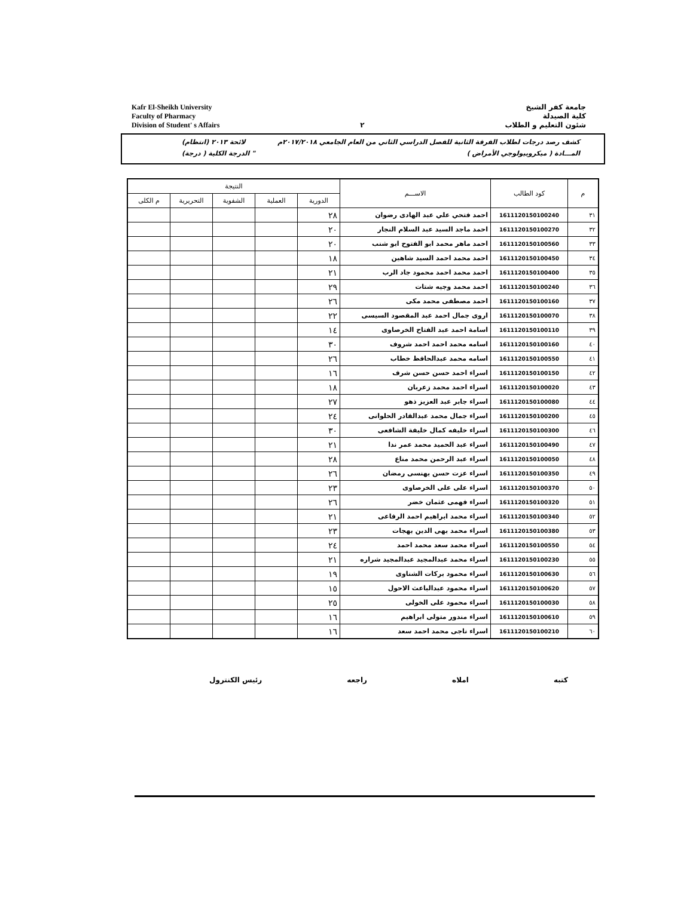Kafr El-Sheikh University
Faculty of Pharmacy
Division of Student' s Affairs
٢ جامعة كفر الشيخ
كلية الصيدلة
شئون التعليم و الطلاب
كشف رصد درجات لطلاب الفرقة الثانية للفصل الدراسي الثاني من العام الجامعي ٢٠١٧/٢٠١٨م لائحة ٢٠١٣ (انتظام)
المـــادة ( ميكروبيولوجي الأمراض ) " الدرجة الكلية ( درجة)
| م | كود الطالب | الاســـم | النتيجة | | | | |
| --- | --- | --- | --- | --- | --- | --- | --- |
| | | | الدورية | العملية | الشفوية | التحريرية | م الكلى |
| ٣١ | 1611120150100240 | احمد فتحي علي عبد الهادى رضوان | ٢٨ | | | | |
| ٣٢ | 1611120150100270 | احمد ماجد السيد عبد السلام النجار | ٢٠ | | | | |
| ٣٣ | 1611120150100560 | احمد ماهر محمد ابو الفتوح ابو شنب | ٢٠ | | | | |
| ٣٤ | 1611120150100450 | احمد محمد احمد السيد شاهين | ١٨ | | | | |
| ٣٥ | 1611120150100400 | احمد محمد احمد محمود جاد الرب | ٢١ | | | | |
| ٣٦ | 1611120150100240 | احمد محمد وجيه شتات | ٢٩ | | | | |
| ٣٧ | 1611120150100160 | احمد مصطفى محمد مكى | ٢٦ | | | | |
| ٣٨ | 1611120150100070 | اروى جمال احمد عبد المقصود السيسى | ٢٢ | | | | |
| ٣٩ | 1611120150100110 | اسامة احمد عبد الفتاح الخرصاوى | ١٤ | | | | |
| ٤٠ | 1611120150100160 | اسامه محمد احمد احمد شروف | ٣٠ | | | | |
| ٤١ | 1611120150100550 | اسامه محمد عبدالحافظ خطاب | ٢٦ | | | | |
| ٤٢ | 1611120150100150 | اسراء احمد حسن حسن شرف | ١٦ | | | | |
| ٤٣ | 1611120150100020 | اسراء احمد محمد زعربان | ١٨ | | | | |
| ٤٤ | 1611120150100080 | اسراء جابر عبد العزيز ذهو | ٢٧ | | | | |
| ٤٥ | 1611120150100200 | اسراء جمال محمد عبدالقادر الحلوانى | ٢٤ | | | | |
| ٤٦ | 1611120150100300 | اسراء خليفه كمال خليفة الشافعى | ٣٠ | | | | |
| ٤٧ | 1611120150100490 | اسراء عبد الحميد محمد عمر ندا | ٢١ | | | | |
| ٤٨ | 1611120150100050 | اسراء عبد الرحمن محمد مناع | ٢٨ | | | | |
| ٤٩ | 1611120150100350 | اسراء عزت حسن بهنسى رمضان | ٢٦ | | | | |
| ٥٠ | 1611120150100370 | اسراء على على الخرصاوى | ٢٣ | | | | |
| ٥١ | 1611120150100320 | اسراء فهمى عثمان خضر | ٢٦ | | | | |
| ٥٢ | 1611120150100340 | اسراء محمد ابراهيم احمد الرفاعى | ٢١ | | | | |
| ٥٣ | 1611120150100380 | اسراء محمد بهى الدين بهجات | ٢٣ | | | | |
| ٥٤ | 1611120150100550 | اسراء محمد سعد محمد احمد | ٢٤ | | | | |
| ٥٥ | 1611120150100230 | اسراء محمد عبدالمجيد عبدالمجيد شراره | ٢١ | | | | |
| ٥٦ | 1611120150100630 | اسراء محمود بركات الشناوى | ١٩ | | | | |
| ٥٧ | 1611120150100620 | اسراء محمود عبدالباعث الاحول | ١٥ | | | | |
| ٥٨ | 1611120150100030 | اسراء محمود على الخولى | ٢٥ | | | | |
| ٥٩ | 1611120150100610 | اسراء مندور متولى ابراهيم | ١٦ | | | | |
| ٦٠ | 1611120150100210 | اسراء ناجى محمد احمد سعد | ١٦ | | | | |
كتبه املاه راجعه رئيس الكنترول